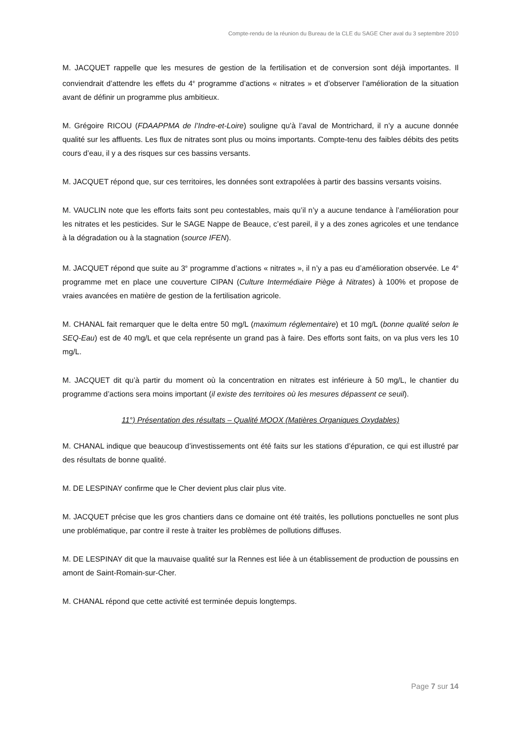Compte-rendu de la réunion du Bureau de la CLE du SAGE Cher aval du 3 septembre 2010
M. JACQUET rappelle que les mesures de gestion de la fertilisation et de conversion sont déjà importantes. Il conviendrait d’attendre les effets du 4<sup>e</sup> programme d’actions « nitrates » et d’observer l’amélioration de la situation avant de définir un programme plus ambitieux.
M. Grégoire RICOU (FDAAPPMA de l’Indre-et-Loire) souligne qu’à l’aval de Montrichard, il n’y a aucune donnée qualité sur les affluents. Les flux de nitrates sont plus ou moins importants. Compte-tenu des faibles débits des petits cours d’eau, il y a des risques sur ces bassins versants.
M. JACQUET répond que, sur ces territoires, les données sont extrapolées à partir des bassins versants voisins.
M. VAUCLIN note que les efforts faits sont peu contestables, mais qu’il n’y a aucune tendance à l’amélioration pour les nitrates et les pesticides. Sur le SAGE Nappe de Beauce, c’est pareil, il y a des zones agricoles et une tendance à la dégradation ou à la stagnation (source IFEN).
M. JACQUET répond que suite au 3<sup>e</sup> programme d’actions « nitrates », il n’y a pas eu d’amélioration observée. Le 4<sup>e</sup> programme met en place une couverture CIPAN (Culture Intermédiaire Piège à Nitrates) à 100% et propose de vraies avancées en matière de gestion de la fertilisation agricole.
M. CHANAL fait remarquer que le delta entre 50 mg/L (maximum réglementaire) et 10 mg/L (bonne qualité selon le SEQ-Eau) est de 40 mg/L et que cela représente un grand pas à faire. Des efforts sont faits, on va plus vers les 10 mg/L.
M. JACQUET dit qu’à partir du moment où la concentration en nitrates est inférieure à 50 mg/L, le chantier du programme d’actions sera moins important (il existe des territoires où les mesures dépassent ce seuil).
11°) Présentation des résultats – Qualité MOOX (Matières Organiques Oxydables)
M. CHANAL indique que beaucoup d’investissements ont été faits sur les stations d’épuration, ce qui est illustré par des résultats de bonne qualité.
M. DE LESPINAY confirme que le Cher devient plus clair plus vite.
M. JACQUET précise que les gros chantiers dans ce domaine ont été traités, les pollutions ponctuelles ne sont plus une problématique, par contre il reste à traiter les problèmes de pollutions diffuses.
M. DE LESPINAY dit que la mauvaise qualité sur la Rennes est liée à un établissement de production de poussins en amont de Saint-Romain-sur-Cher.
M. CHANAL répond que cette activité est terminée depuis longtemps.
Page 7 sur 14